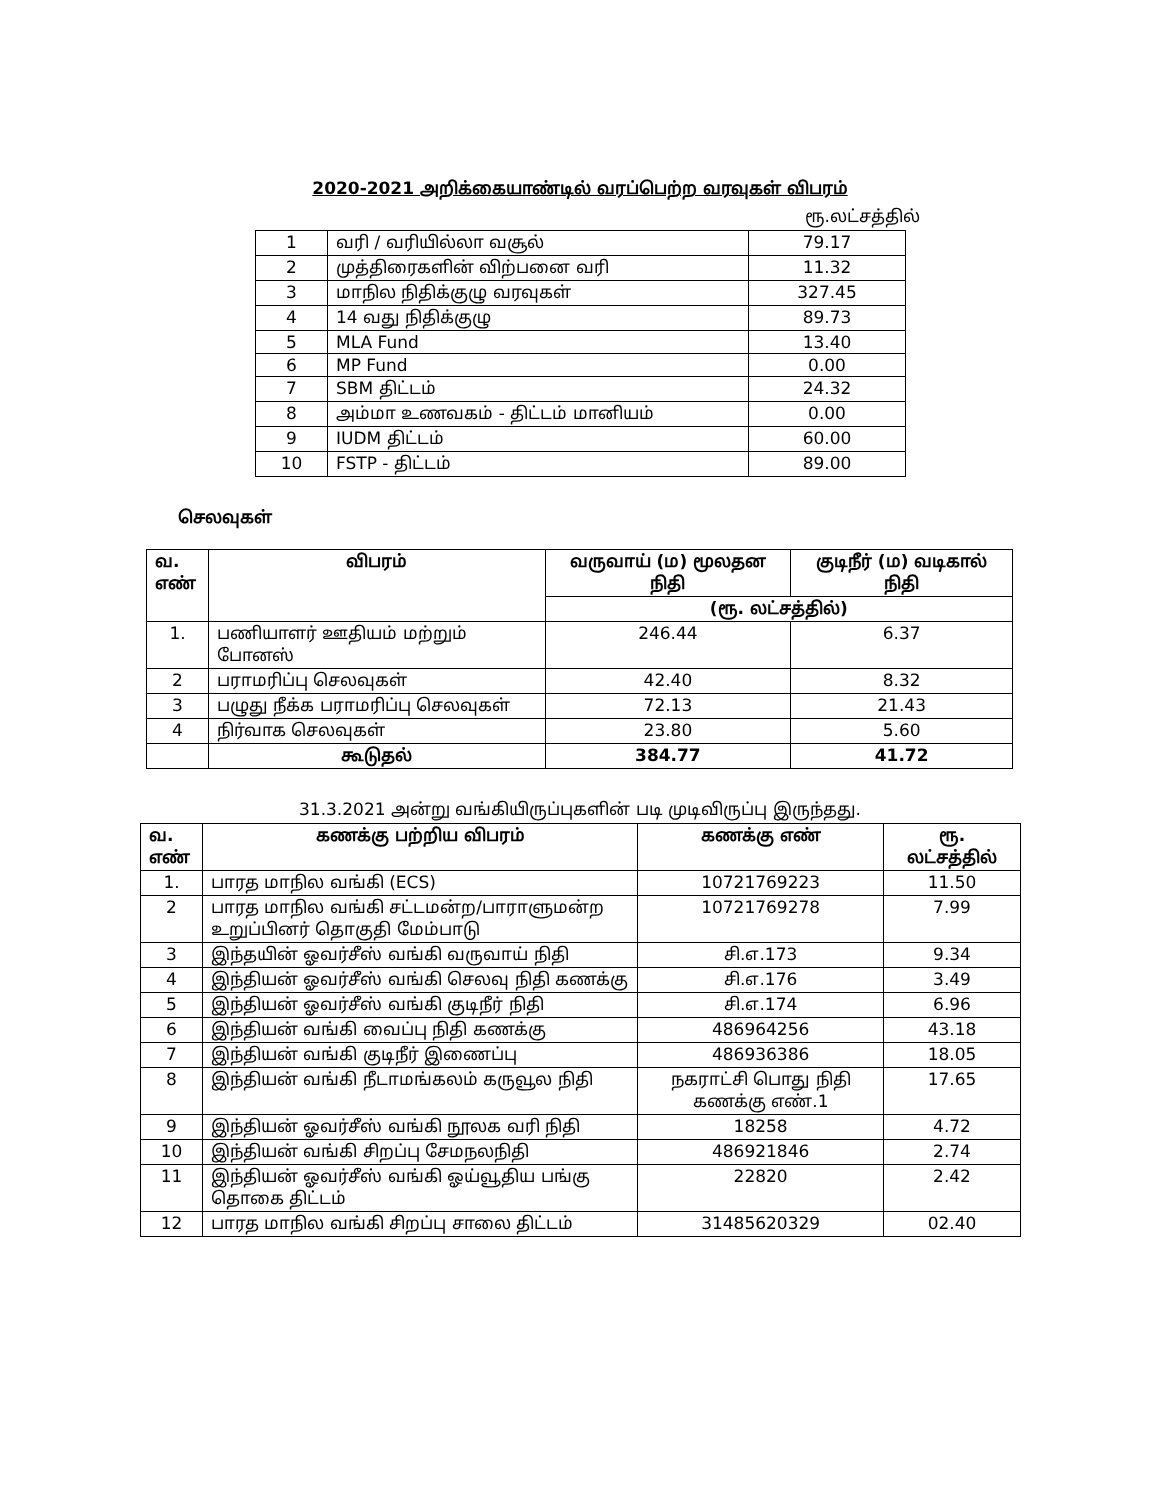2020-2021 அறிக்கையாண்டில் வரப்பெற்ற வரவுகள் விபரம்
ரூ.லட்சத்தில்
| 1 | வரி / வரியில்லா வசூல் | 79.17 |
| 2 | முத்திரைகளின் விற்பனை வரி | 11.32 |
| 3 | மாநில நிதிக்குழு வரவுகள் | 327.45 |
| 4 | 14 வது நிதிக்குழு | 89.73 |
| 5 | MLA Fund | 13.40 |
| 6 | MP Fund | 0.00 |
| 7 | SBM திட்டம் | 24.32 |
| 8 | அம்மா உணவகம் - திட்டம் மானியம் | 0.00 |
| 9 | IUDM திட்டம் | 60.00 |
| 10 | FSTP - திட்டம் | 89.00 |
செலவுகள்
| வ. எண் | விபரம் | வருவாய் (ம) மூலதன நிதி | குடிநீர் (ம) வடிகால் நிதி |
| --- | --- | --- | --- |
| | | (ரூ. லட்சத்தில்) | |
| 1. | பணியாளர் ஊதியம் மற்றும் போனஸ் | 246.44 | 6.37 |
| 2 | பராமரிப்பு செலவுகள் | 42.40 | 8.32 |
| 3 | பழுது நீக்க பராமரிப்பு செலவுகள் | 72.13 | 21.43 |
| 4 | நிர்வாக செலவுகள் | 23.80 | 5.60 |
| | கூடுதல் | 384.77 | 41.72 |
31.3.2021 அன்று வங்கியிருப்புகளின் படி முடிவிருப்பு இருந்தது.
| வ. எண் | கணக்கு பற்றிய விபரம் | கணக்கு எண் | ரூ. லட்சத்தில் |
| --- | --- | --- | --- |
| 1. | பாரத மாநில வங்கி (ECS) | 10721769223 | 11.50 |
| 2 | பாரத மாநில வங்கி சட்டமன்ற/பாராளுமன்ற உறுப்பினர் தொகுதி மேம்பாடு | 10721769278 | 7.99 |
| 3 | இந்தயின் ஓவர்சீஸ் வங்கி வருவாய் நிதி | சி.எ.173 | 9.34 |
| 4 | இந்தியன் ஓவர்சீஸ் வங்கி செலவு நிதி கணக்கு | சி.எ.176 | 3.49 |
| 5 | இந்தியன் ஓவர்சீஸ் வங்கி குடிநீர் நிதி | சி.எ.174 | 6.96 |
| 6 | இந்தியன் வங்கி வைப்பு நிதி கணக்கு | 486964256 | 43.18 |
| 7 | இந்தியன் வங்கி குடிநீர் இணைப்பு | 486936386 | 18.05 |
| 8 | இந்தியன் வங்கி நீடாமங்கலம் கருவூல நிதி | நகராட்சி பொது நிதி கணக்கு எண்.1 | 17.65 |
| 9 | இந்தியன் ஓவர்சீஸ் வங்கி நூலக வரி நிதி | 18258 | 4.72 |
| 10 | இந்தியன் வங்கி சிறப்பு சேமநலநிதி | 486921846 | 2.74 |
| 11 | இந்தியன் ஓவர்சீஸ் வங்கி ஓய்வூதிய பங்கு தொகை திட்டம் | 22820 | 2.42 |
| 12 | பாரத மாநில வங்கி சிறப்பு சாலை திட்டம் | 31485620329 | 02.40 |